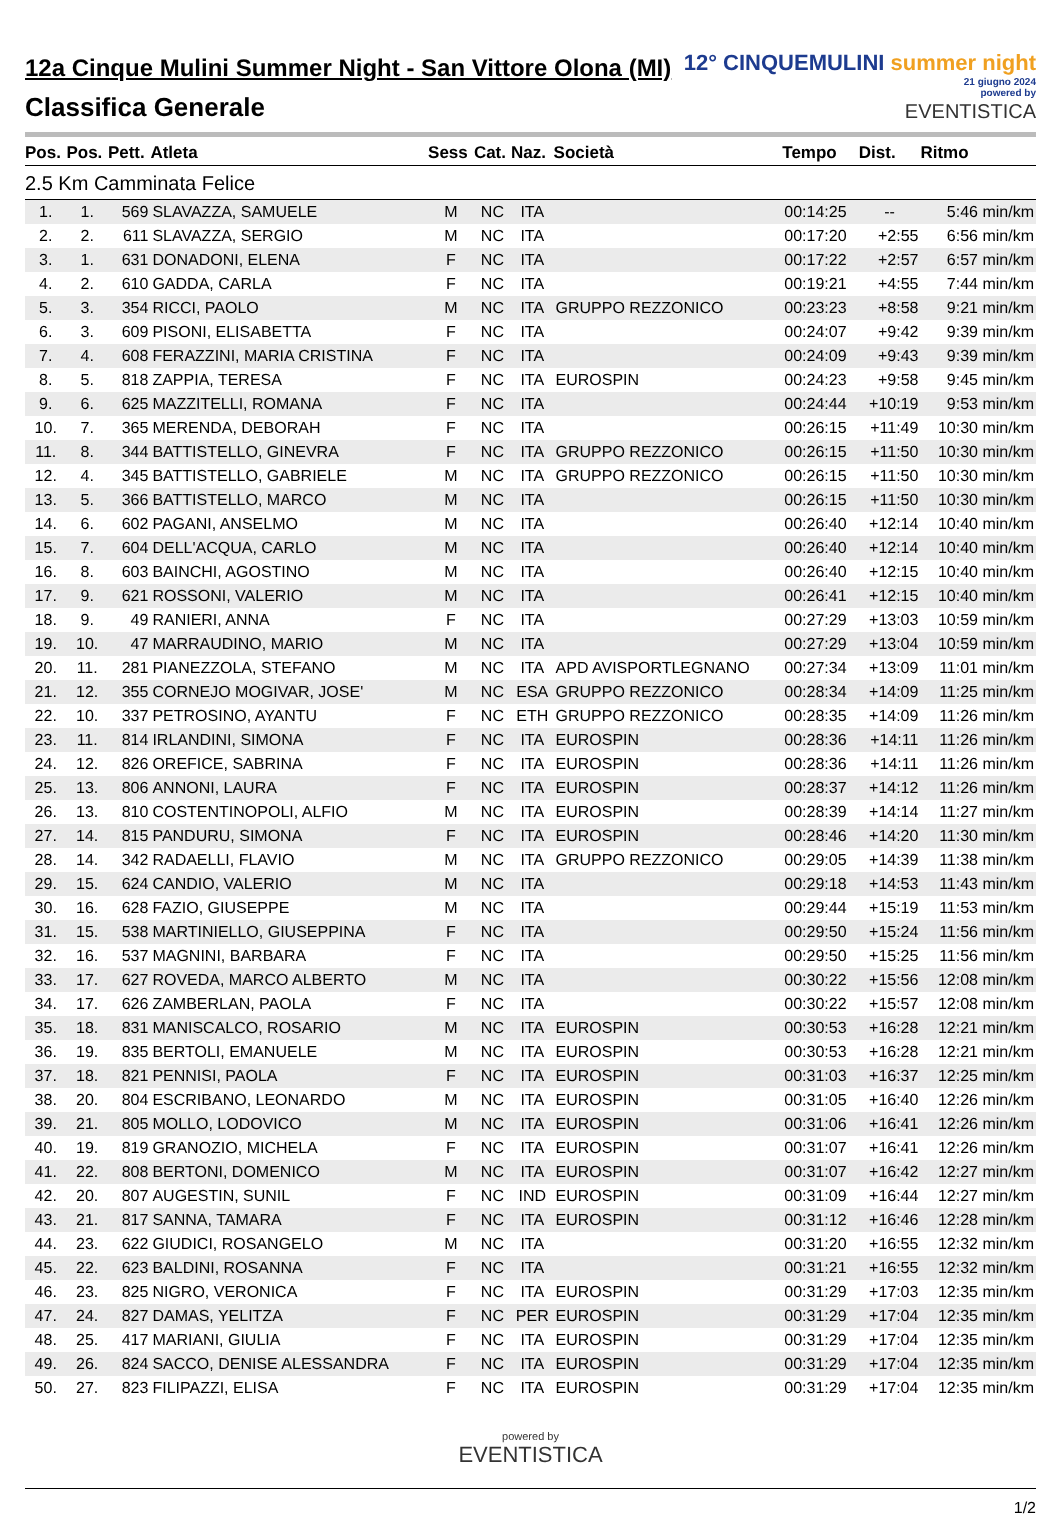12a Cinque Mulini Summer Night - San Vittore Olona (MI)
Classifica Generale
12° CINQUEMULINI summer night
21 giugno 2024
powered by
EVENTISTICA
| Pos. | Pos. | Pett. | Atleta | Sess | Cat. | Naz. | Società | Tempo | Dist. | Ritmo |
| --- | --- | --- | --- | --- | --- | --- | --- | --- | --- | --- |
| 2.5 Km Camminata Felice | | | | | | | | | | |
| 1. | 1. | 569 | SLAVAZZA, SAMUELE | M | NC | ITA | | 00:14:25 | -- | 5:46 min/km |
| 2. | 2. | 611 | SLAVAZZA, SERGIO | M | NC | ITA | | 00:17:20 | +2:55 | 6:56 min/km |
| 3. | 1. | 631 | DONADONI, ELENA | F | NC | ITA | | 00:17:22 | +2:57 | 6:57 min/km |
| 4. | 2. | 610 | GADDA, CARLA | F | NC | ITA | | 00:19:21 | +4:55 | 7:44 min/km |
| 5. | 3. | 354 | RICCI, PAOLO | M | NC | ITA | GRUPPO REZZONICO | 00:23:23 | +8:58 | 9:21 min/km |
| 6. | 3. | 609 | PISONI, ELISABETTA | F | NC | ITA | | 00:24:07 | +9:42 | 9:39 min/km |
| 7. | 4. | 608 | FERAZZINI, MARIA CRISTINA | F | NC | ITA | | 00:24:09 | +9:43 | 9:39 min/km |
| 8. | 5. | 818 | ZAPPIA, TERESA | F | NC | ITA | EUROSPIN | 00:24:23 | +9:58 | 9:45 min/km |
| 9. | 6. | 625 | MAZZITELLI, ROMANA | F | NC | ITA | | 00:24:44 | +10:19 | 9:53 min/km |
| 10. | 7. | 365 | MERENDA, DEBORAH | F | NC | ITA | | 00:26:15 | +11:49 | 10:30 min/km |
| 11. | 8. | 344 | BATTISTELLO, GINEVRA | F | NC | ITA | GRUPPO REZZONICO | 00:26:15 | +11:50 | 10:30 min/km |
| 12. | 4. | 345 | BATTISTELLO, GABRIELE | M | NC | ITA | GRUPPO REZZONICO | 00:26:15 | +11:50 | 10:30 min/km |
| 13. | 5. | 366 | BATTISTELLO, MARCO | M | NC | ITA | | 00:26:15 | +11:50 | 10:30 min/km |
| 14. | 6. | 602 | PAGANI, ANSELMO | M | NC | ITA | | 00:26:40 | +12:14 | 10:40 min/km |
| 15. | 7. | 604 | DELL'ACQUA, CARLO | M | NC | ITA | | 00:26:40 | +12:14 | 10:40 min/km |
| 16. | 8. | 603 | BAINCHI, AGOSTINO | M | NC | ITA | | 00:26:40 | +12:15 | 10:40 min/km |
| 17. | 9. | 621 | ROSSONI, VALERIO | M | NC | ITA | | 00:26:41 | +12:15 | 10:40 min/km |
| 18. | 9. | 49 | RANIERI, ANNA | F | NC | ITA | | 00:27:29 | +13:03 | 10:59 min/km |
| 19. | 10. | 47 | MARRAUDINO, MARIO | M | NC | ITA | | 00:27:29 | +13:04 | 10:59 min/km |
| 20. | 11. | 281 | PIANEZZOLA, STEFANO | M | NC | ITA | APD AVISPORTLEGNANO | 00:27:34 | +13:09 | 11:01 min/km |
| 21. | 12. | 355 | CORNEJO MOGIVAR, JOSE' | M | NC | ESA | GRUPPO REZZONICO | 00:28:34 | +14:09 | 11:25 min/km |
| 22. | 10. | 337 | PETROSINO, AYANTU | F | NC | ETH | GRUPPO REZZONICO | 00:28:35 | +14:09 | 11:26 min/km |
| 23. | 11. | 814 | IRLANDINI, SIMONA | F | NC | ITA | EUROSPIN | 00:28:36 | +14:11 | 11:26 min/km |
| 24. | 12. | 826 | OREFICE, SABRINA | F | NC | ITA | EUROSPIN | 00:28:36 | +14:11 | 11:26 min/km |
| 25. | 13. | 806 | ANNONI, LAURA | F | NC | ITA | EUROSPIN | 00:28:37 | +14:12 | 11:26 min/km |
| 26. | 13. | 810 | COSTENTINOPOLI, ALFIO | M | NC | ITA | EUROSPIN | 00:28:39 | +14:14 | 11:27 min/km |
| 27. | 14. | 815 | PANDURU, SIMONA | F | NC | ITA | EUROSPIN | 00:28:46 | +14:20 | 11:30 min/km |
| 28. | 14. | 342 | RADAELLI, FLAVIO | M | NC | ITA | GRUPPO REZZONICO | 00:29:05 | +14:39 | 11:38 min/km |
| 29. | 15. | 624 | CANDIO, VALERIO | M | NC | ITA | | 00:29:18 | +14:53 | 11:43 min/km |
| 30. | 16. | 628 | FAZIO, GIUSEPPE | M | NC | ITA | | 00:29:44 | +15:19 | 11:53 min/km |
| 31. | 15. | 538 | MARTINIELLO, GIUSEPPINA | F | NC | ITA | | 00:29:50 | +15:24 | 11:56 min/km |
| 32. | 16. | 537 | MAGNINI, BARBARA | F | NC | ITA | | 00:29:50 | +15:25 | 11:56 min/km |
| 33. | 17. | 627 | ROVEDA, MARCO ALBERTO | M | NC | ITA | | 00:30:22 | +15:56 | 12:08 min/km |
| 34. | 17. | 626 | ZAMBERLAN, PAOLA | F | NC | ITA | | 00:30:22 | +15:57 | 12:08 min/km |
| 35. | 18. | 831 | MANISCALCO, ROSARIO | M | NC | ITA | EUROSPIN | 00:30:53 | +16:28 | 12:21 min/km |
| 36. | 19. | 835 | BERTOLI, EMANUELE | M | NC | ITA | EUROSPIN | 00:30:53 | +16:28 | 12:21 min/km |
| 37. | 18. | 821 | PENNISI, PAOLA | F | NC | ITA | EUROSPIN | 00:31:03 | +16:37 | 12:25 min/km |
| 38. | 20. | 804 | ESCRIBANO, LEONARDO | M | NC | ITA | EUROSPIN | 00:31:05 | +16:40 | 12:26 min/km |
| 39. | 21. | 805 | MOLLO, LODOVICO | M | NC | ITA | EUROSPIN | 00:31:06 | +16:41 | 12:26 min/km |
| 40. | 19. | 819 | GRANOZIO, MICHELA | F | NC | ITA | EUROSPIN | 00:31:07 | +16:41 | 12:26 min/km |
| 41. | 22. | 808 | BERTONI, DOMENICO | M | NC | ITA | EUROSPIN | 00:31:07 | +16:42 | 12:27 min/km |
| 42. | 20. | 807 | AUGESTIN, SUNIL | F | NC | IND | EUROSPIN | 00:31:09 | +16:44 | 12:27 min/km |
| 43. | 21. | 817 | SANNA, TAMARA | F | NC | ITA | EUROSPIN | 00:31:12 | +16:46 | 12:28 min/km |
| 44. | 23. | 622 | GIUDICI, ROSANGELO | M | NC | ITA | | 00:31:20 | +16:55 | 12:32 min/km |
| 45. | 22. | 623 | BALDINI, ROSANNA | F | NC | ITA | | 00:31:21 | +16:55 | 12:32 min/km |
| 46. | 23. | 825 | NIGRO, VERONICA | F | NC | ITA | EUROSPIN | 00:31:29 | +17:03 | 12:35 min/km |
| 47. | 24. | 827 | DAMAS, YELITZA | F | NC | PER | EUROSPIN | 00:31:29 | +17:04 | 12:35 min/km |
| 48. | 25. | 417 | MARIANI, GIULIA | F | NC | ITA | EUROSPIN | 00:31:29 | +17:04 | 12:35 min/km |
| 49. | 26. | 824 | SACCO, DENISE ALESSANDRA | F | NC | ITA | EUROSPIN | 00:31:29 | +17:04 | 12:35 min/km |
| 50. | 27. | 823 | FILIPAZZI, ELISA | F | NC | ITA | EUROSPIN | 00:31:29 | +17:04 | 12:35 min/km |
powered by
EVENTISTICA
1/2